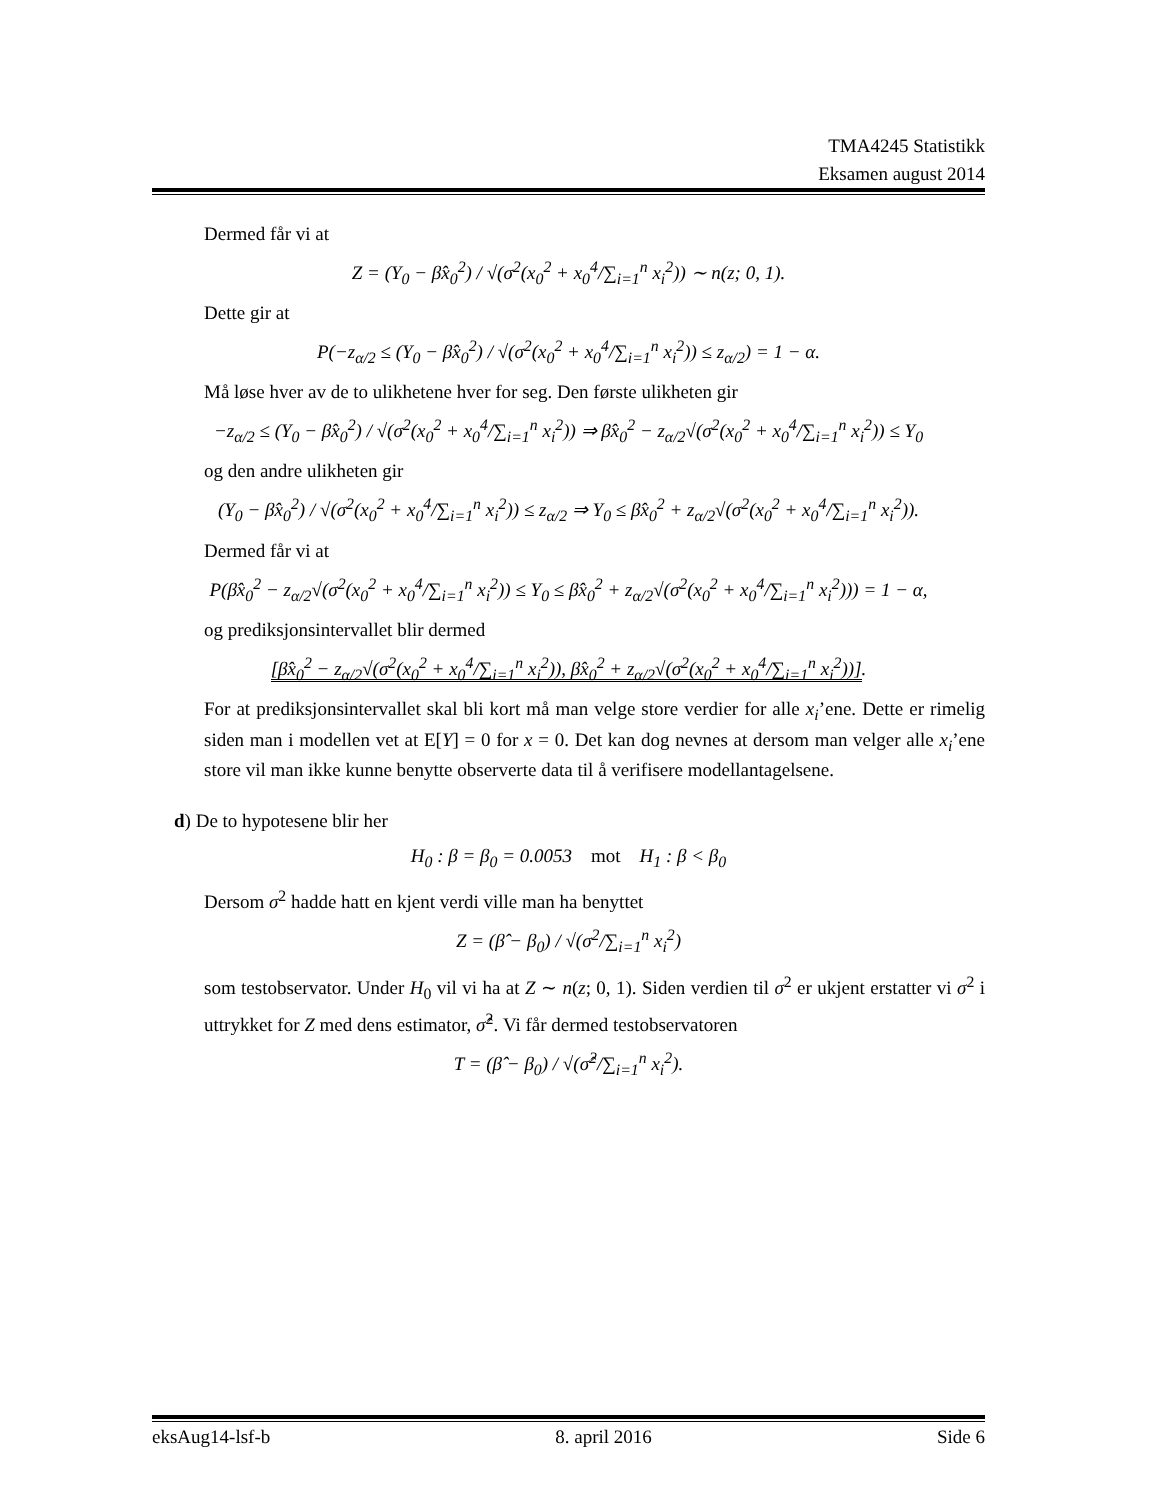TMA4245 Statistikk
Eksamen august 2014
Dermed får vi at
Z = (Y<sub>0</sub> − β̂x<sub>0</sub><sup>2</sup>) / √(σ<sup>2</sup>(x<sub>0</sub><sup>2</sup> + x<sub>0</sub><sup>4</sup>/∑<sub>i=1</sub><sup>n</sup> x<sub>i</sub><sup>2</sup>)) ∼ n(z; 0, 1).
Dette gir at
P(−z<sub>α/2</sub> ≤ (Y<sub>0</sub> − β̂x<sub>0</sub><sup>2</sup>) / √(σ<sup>2</sup>(x<sub>0</sub><sup>2</sup> + x<sub>0</sub><sup>4</sup>/∑<sub>i=1</sub><sup>n</sup> x<sub>i</sub><sup>2</sup>)) ≤ z<sub>α/2</sub>) = 1 − α.
Må løse hver av de to ulikhetene hver for seg. Den første ulikheten gir
−z<sub>α/2</sub> ≤ (Y<sub>0</sub> − β̂x<sub>0</sub><sup>2</sup>) / √(σ<sup>2</sup>(x<sub>0</sub><sup>2</sup> + x<sub>0</sub><sup>4</sup>/∑<sub>i=1</sub><sup>n</sup> x<sub>i</sub><sup>2</sup>)) ⇒ β̂x<sub>0</sub><sup>2</sup> − z<sub>α/2</sub>√(σ<sup>2</sup>(x<sub>0</sub><sup>2</sup> + x<sub>0</sub><sup>4</sup>/∑<sub>i=1</sub><sup>n</sup> x<sub>i</sub><sup>2</sup>)) ≤ Y<sub>0</sub>
og den andre ulikheten gir
(Y<sub>0</sub> − β̂x<sub>0</sub><sup>2</sup>) / √(σ<sup>2</sup>(x<sub>0</sub><sup>2</sup> + x<sub>0</sub><sup>4</sup>/∑<sub>i=1</sub><sup>n</sup> x<sub>i</sub><sup>2</sup>)) ≤ z<sub>α/2</sub> ⇒ Y<sub>0</sub> ≤ β̂x<sub>0</sub><sup>2</sup> + z<sub>α/2</sub>√(σ<sup>2</sup>(x<sub>0</sub><sup>2</sup> + x<sub>0</sub><sup>4</sup>/∑<sub>i=1</sub><sup>n</sup> x<sub>i</sub><sup>2</sup>)).
Dermed får vi at
P(β̂x<sub>0</sub><sup>2</sup> − z<sub>α/2</sub>√(σ<sup>2</sup>(x<sub>0</sub><sup>2</sup> + x<sub>0</sub><sup>4</sup>/∑<sub>i=1</sub><sup>n</sup> x<sub>i</sub><sup>2</sup>)) ≤ Y<sub>0</sub> ≤ β̂x<sub>0</sub><sup>2</sup> + z<sub>α/2</sub>√(σ<sup>2</sup>(x<sub>0</sub><sup>2</sup> + x<sub>0</sub><sup>4</sup>/∑<sub>i=1</sub><sup>n</sup> x<sub>i</sub><sup>2</sup>))) = 1 − α,
og prediksjonsintervallet blir dermed
[β̂x<sub>0</sub><sup>2</sup> − z<sub>α/2</sub>√(σ<sup>2</sup>(x<sub>0</sub><sup>2</sup> + x<sub>0</sub><sup>4</sup>/∑<sub>i=1</sub><sup>n</sup> x<sub>i</sub><sup>2</sup>)), β̂x<sub>0</sub><sup>2</sup> + z<sub>α/2</sub>√(σ<sup>2</sup>(x<sub>0</sub><sup>2</sup> + x<sub>0</sub><sup>4</sup>/∑<sub>i=1</sub><sup>n</sup> x<sub>i</sub><sup>2</sup>))].
For at prediksjonsintervallet skal bli kort må man velge store verdier for alle x<sub>i</sub>’ene. Dette er rimelig siden man i modellen vet at E[Y] = 0 for x = 0. Det kan dog nevnes at dersom man velger alle x<sub>i</sub>’ene store vil man ikke kunne benytte observerte data til å verifisere modellantagelsene.
d) De to hypotesene blir her
H<sub>0</sub> : β = β<sub>0</sub> = 0.0053 mot H<sub>1</sub> : β < β<sub>0</sub>
Dersom σ<sup>2</sup> hadde hatt en kjent verdi ville man ha benyttet
Z = (β̂ − β<sub>0</sub>) / √(σ<sup>2</sup>/∑<sub>i=1</sub><sup>n</sup> x<sub>i</sub><sup>2</sup>)
som testobservator. Under H<sub>0</sub> vil vi ha at Z ∼ n(z; 0, 1). Siden verdien til σ<sup>2</sup> er ukjent erstatter vi σ<sup>2</sup> i uttrykket for Z med dens estimator, σ̂<sup>2</sup>. Vi får dermed testobservatoren
T = (β̂ − β<sub>0</sub>) / √(σ̂<sup>2</sup>/∑<sub>i=1</sub><sup>n</sup> x<sub>i</sub><sup>2</sup>).
eksAug14-lsf-b 8. april 2016 Side 6